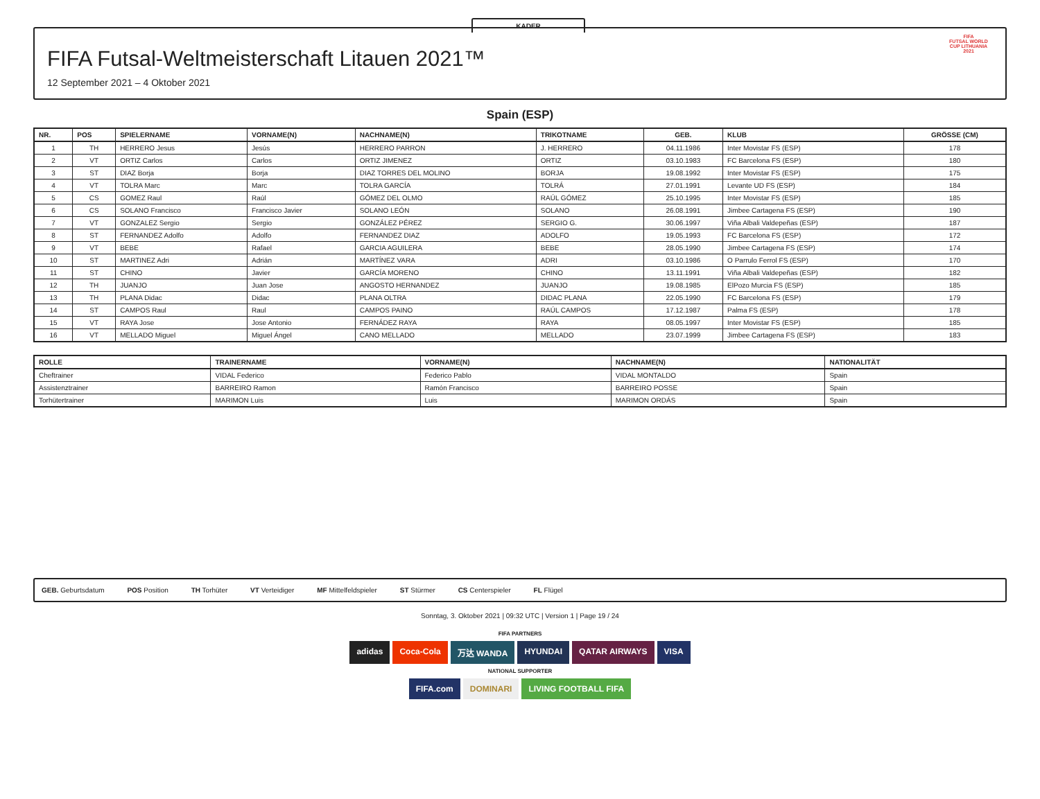KADER
FIFA Futsal-Weltmeisterschaft Litauen 2021™
12 September 2021 – 4 Oktober 2021
FIFA
FUTSAL WORLD CUP LITHUANIA 2021
Spain (ESP)
| NR. | POS | SPIELERNAME | VORNAME(N) | NACHNAME(N) | TRIKOTNAME | GEB. | KLUB | GRÖSSE (CM) |
| --- | --- | --- | --- | --- | --- | --- | --- | --- |
| 1 | TH | HERRERO Jesus | Jesús | HERRERO PARRON | J. HERRERO | 04.11.1986 | Inter Movistar FS (ESP) | 178 |
| 2 | VT | ORTIZ Carlos | Carlos | ORTIZ JIMENEZ | ORTIZ | 03.10.1983 | FC Barcelona FS (ESP) | 180 |
| 3 | ST | DIAZ Borja | Borja | DIAZ TORRES DEL MOLINO | BORJA | 19.08.1992 | Inter Movistar FS (ESP) | 175 |
| 4 | VT | TOLRA Marc | Marc | TOLRA GARCÍA | TOLRÁ | 27.01.1991 | Levante UD FS (ESP) | 184 |
| 5 | CS | GOMEZ Raul | Raúl | GÓMEZ DEL OLMO | RAÚL GÓMEZ | 25.10.1995 | Inter Movistar FS (ESP) | 185 |
| 6 | CS | SOLANO Francisco | Francisco Javier | SOLANO LEÓN | SOLANO | 26.08.1991 | Jimbee Cartagena FS (ESP) | 190 |
| 7 | VT | GONZALEZ Sergio | Sergio | GONZÁLEZ PÉREZ | SERGIO G. | 30.06.1997 | Viña Albali Valdepeñas (ESP) | 187 |
| 8 | ST | FERNANDEZ Adolfo | Adolfo | FERNANDEZ DIAZ | ADOLFO | 19.05.1993 | FC Barcelona FS (ESP) | 172 |
| 9 | VT | BEBE | Rafael | GARCIA AGUILERA | BEBE | 28.05.1990 | Jimbee Cartagena FS (ESP) | 174 |
| 10 | ST | MARTINEZ Adri | Adrián | MARTÍNEZ VARA | ADRI | 03.10.1986 | O Parrulo Ferrol FS (ESP) | 170 |
| 11 | ST | CHINO | Javier | GARCÍA MORENO | CHINO | 13.11.1991 | Viña Albali Valdepeñas (ESP) | 182 |
| 12 | TH | JUANJO | Juan Jose | ANGOSTO HERNANDEZ | JUANJO | 19.08.1985 | ElPozo Murcia FS (ESP) | 185 |
| 13 | TH | PLANA Didac | Didac | PLANA OLTRA | DIDAC PLANA | 22.05.1990 | FC Barcelona FS (ESP) | 179 |
| 14 | ST | CAMPOS Raul | Raul | CAMPOS PAINO | RAÚL CAMPOS | 17.12.1987 | Palma FS (ESP) | 178 |
| 15 | VT | RAYA Jose | Jose Antonio | FERNÁDEZ RAYA | RAYA | 08.05.1997 | Inter Movistar FS (ESP) | 185 |
| 16 | VT | MELLADO Miguel | Miguel Ángel | CANO MELLADO | MELLADO | 23.07.1999 | Jimbee Cartagena FS (ESP) | 183 |
| ROLLE | TRAINERNAME | VORNAME(N) | NACHNAME(N) | NATIONALITÄT |
| --- | --- | --- | --- | --- |
| Cheftrainer | VIDAL Federico | Federico Pablo | VIDAL MONTALDO | Spain |
| Assistenztrainer | BARREIRO Ramon | Ramón Francisco | BARREIRO POSSE | Spain |
| Torhütertrainer | MARIMON Luis | Luis | MARIMON ORDÁS | Spain |
GEB. Geburtsdatum POS Position TH Torhüter VT Verteidiger MF Mittelfeldspieler ST Stürmer CS Centerspieler FL Flügel
Sonntag, 3. Oktober 2021 | 09:32 UTC | Version 1 | Page 19 / 24
FIFA PARTNERS
adidas Coca-Cola 万达 WANDA HYUNDAI QATAR AIRWAYS VISA
NATIONAL SUPPORTER
FIFA.com DOMINARI LIVING FOOTBALL FIFA